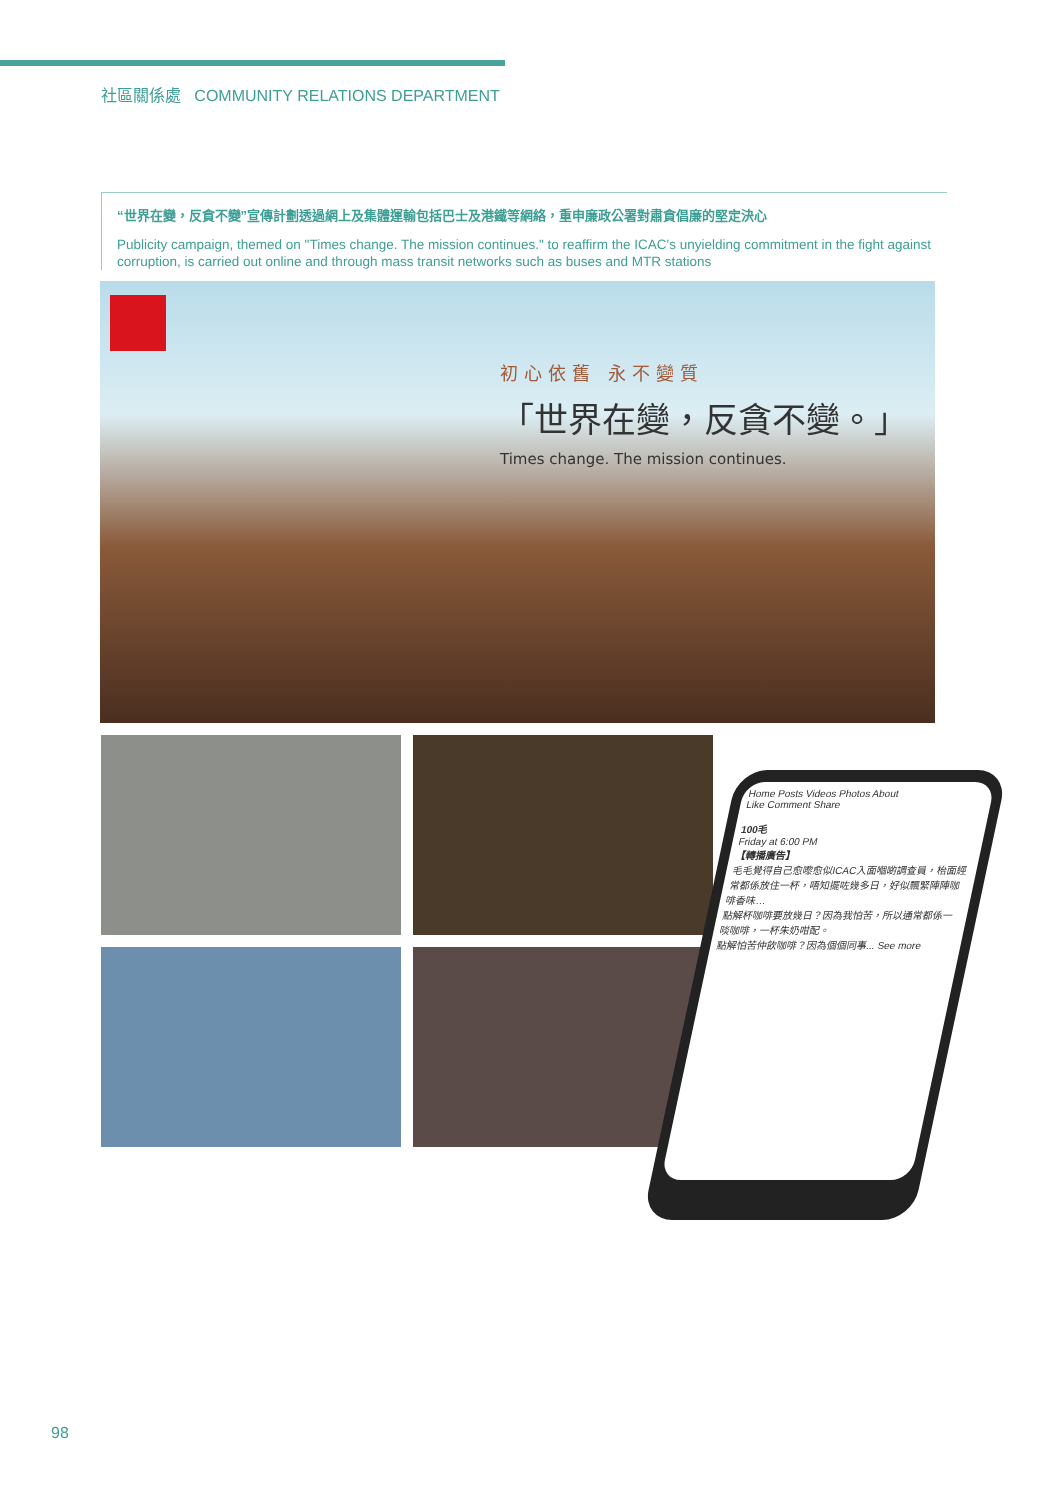社區關係處 COMMUNITY RELATIONS DEPARTMENT
“世界在變，反貪不變”宣傳計劃透過網上及集體運輸包括巴士及港鐵等網絡，重申廉政公署對肅貪倡廉的堅定決心
Publicity campaign, themed on "Times change. The mission continues." to reaffirm the ICAC's unyielding commitment in the fight against corruption, is carried out online and through mass transit networks such as buses and MTR stations
初心依舊 永不變質
「世界在變，反貪不變。」
Times change. The mission continues.
Home Posts Videos Photos About
Like Comment Share
100毛
Friday at 6:00 PM
【轉播廣告】
毛毛覺得自己愈嚟愈似ICAC入面嗰啲調查員，枱面經常都係放住一杯，唔知擺咗幾多日，好似飄緊陣陣咖啡香味…
點解杯咖啡要放幾日？因為我怕苦，所以通常都係一啖咖啡，一杯朱奶咁配。
點解怕苦仲飲咖啡？因為個個同事... See more
98